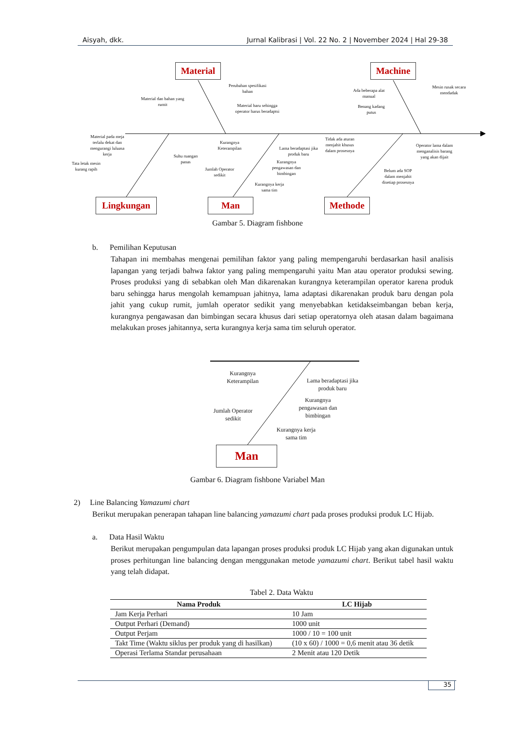Aisyah, dkk. Jurnal Kalibrasi | Vol. 22 No. 2 | November 2024 | Hal 29-38
Material Machine
Lingkungan Man Methode
Perubahan spesifikasi bahan
Material dan bahan yang rumit
Material baru sehingga operator harus beradaptsi
Ada beberapa alat manual
Benang kadang putus
Mesin rusak secara mendadak
Material pada meja terlalu dekat dan mengurangi luluasa kerja
Tata letak mesin kurang rapih
Suhu ruangan panas
Kurangnya Keterampilan
Lama beradaptasi jika produk baru
Kurangnya pengawasan dan bimbingan
Jumlah Operator sedikit
Kurangnya kerja sama tim
Tidak ada aturan menjahit khusus dalam prosesnya
Operator lama dalam menganalisis barang yang akan dijait
Belum ada SOP dalam menjahit disetiap prosesnya
Gambar 5. Diagram fishbone
b. Pemilihan Keputusan
Tahapan ini membahas mengenai pemilihan faktor yang paling mempengaruhi berdasarkan hasil analisis lapangan yang terjadi bahwa faktor yang paling mempengaruhi yaitu Man atau operator produksi sewing. Proses produksi yang di sebabkan oleh Man dikarenakan kurangnya keterampilan operator karena produk baru sehingga harus mengolah kemampuan jahitnya, lama adaptasi dikarenakan produk baru dengan pola jahit yang cukup rumit, jumlah operator sedikit yang menyebabkan ketidakseimbangan beban kerja, kurangnya pengawasan dan bimbingan secara khusus dari setiap operatornya oleh atasan dalam bagaimana melakukan proses jahitannya, serta kurangnya kerja sama tim seluruh operator.
Kurangnya Keterampilan
Lama beradaptasi jika produk baru
Kurangnya pengawasan dan bimbingan
Jumlah Operator sedikit
Kurangnya kerja sama tim
Man
Gambar 6. Diagram fishbone Variabel Man
2) Line Balancing Yamazumi chart
Berikut merupakan penerapan tahapan line balancing yamazumi chart pada proses produksi produk LC Hijab.
a. Data Hasil Waktu
Berikut merupakan pengumpulan data lapangan proses produksi produk LC Hijab yang akan digunakan untuk proses perhitungan line balancing dengan menggunakan metode yamazumi chart. Berikut tabel hasil waktu yang telah didapat.
Tabel 2. Data Waktu
| Nama Produk | LC Hijab |
| --- | --- |
| Jam Kerja Perhari | 10 Jam |
| Output Perhari (Demand) | 1000 unit |
| Output Perjam | 1000 / 10 = 100 unit |
| Takt Time (Waktu siklus per produk yang di hasilkan) | (10 x 60) / 1000 = 0,6 menit atau 36 detik |
| Operasi Terlama Standar perusahaan | 2 Menit atau 120 Detik |
35